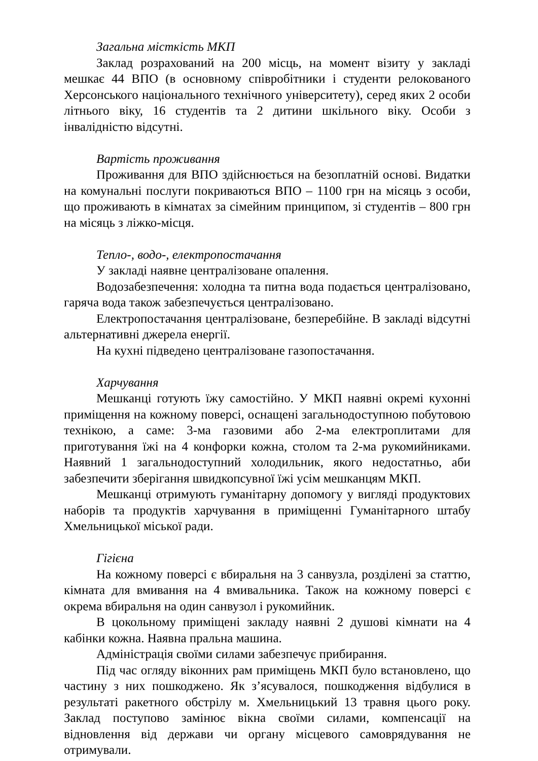Загальна місткість МКП
Заклад розрахований на 200 місць, на момент візиту у закладі мешкає 44 ВПО (в основному співробітники і студенти релокованого Херсонського національного технічного університету), серед яких 2 особи літнього віку, 16 студентів та 2 дитини шкільного віку. Особи з інвалідністю відсутні.
Вартість проживання
Проживання для ВПО здійснюється на безоплатній основі. Видатки на комунальні послуги покриваються ВПО – 1100 грн на місяць з особи, що проживають в кімнатах за сімейним принципом, зі студентів – 800 грн на місяць з ліжко-місця.
Тепло-, водо-, електропостачання
У закладі наявне централізоване опалення.
Водозабезпечення: холодна та питна вода подається централізовано, гаряча вода також забезпечується централізовано.
Електропостачання централізоване, безперебійне. В закладі відсутні альтернативні джерела енергії.
На кухні підведено централізоване газопостачання.
Харчування
Мешканці готують їжу самостійно. У МКП наявні окремі кухонні приміщення на кожному поверсі, оснащені загальнодоступною побутовою технікою, а саме: 3-ма газовими або 2-ма електроплитами для приготування їжі на 4 конфорки кожна, столом та 2-ма рукомийниками. Наявний 1 загальнодоступний холодильник, якого недостатньо, аби забезпечити зберігання швидкопсувної їжі усім мешканцям МКП.
Мешканці отримують гуманітарну допомогу у вигляді продуктових наборів та продуктів харчування в приміщенні Гуманітарного штабу Хмельницької міської ради.
Гігієна
На кожному поверсі є вбиральня на 3 санвузла, розділені за статтю, кімната для вмивання на 4 вмивальника. Також на кожному поверсі є окрема вбиральня на один санвузол і рукомийник.
В цокольному приміщені закладу наявні 2 душові кімнати на 4 кабінки кожна. Наявна пральна машина.
Адміністрація своїми силами забезпечує прибирання.
Під час огляду віконних рам приміщень МКП було встановлено, що частину з них пошкоджено. Як з’ясувалося, пошкодження відбулися в результаті ракетного обстрілу м. Хмельницький 13 травня цього року. Заклад поступово замінює вікна своїми силами, компенсації на відновлення від держави чи органу місцевого самоврядування не отримували.